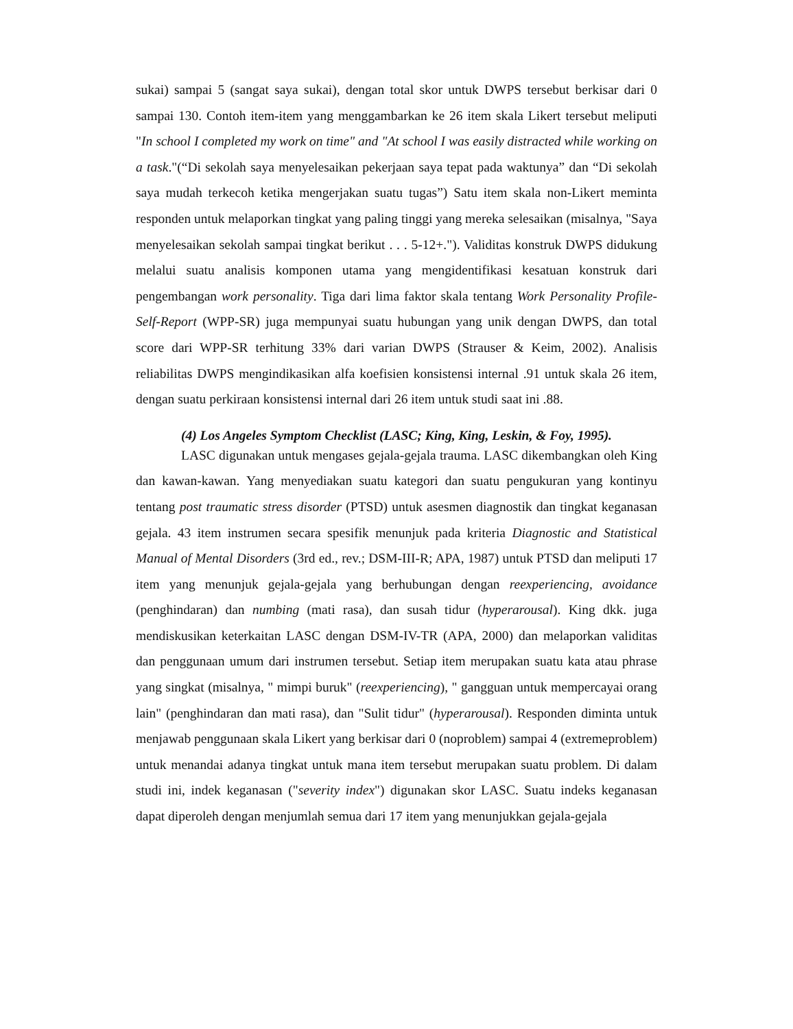sukai) sampai 5 (sangat saya sukai), dengan total skor untuk DWPS tersebut berkisar dari 0 sampai 130. Contoh item-item yang menggambarkan ke 26 item skala Likert tersebut meliputi "In school I completed my work on time" and "At school I was easily distracted while working on a task."(“Di sekolah saya menyelesaikan pekerjaan saya tepat pada waktunya” dan “Di sekolah saya mudah terkecoh ketika mengerjakan suatu tugas”) Satu item skala non-Likert meminta responden untuk melaporkan tingkat yang paling tinggi yang mereka selesaikan (misalnya, "Saya menyelesaikan sekolah sampai tingkat berikut . . . 5-12+."). Validitas konstruk DWPS didukung melalui suatu analisis komponen utama yang mengidentifikasi kesatuan konstruk dari pengembangan work personality. Tiga dari lima faktor skala tentang Work Personality Profile-Self-Report (WPP-SR) juga mempunyai suatu hubungan yang unik dengan DWPS, dan total score dari WPP-SR terhitung 33% dari varian DWPS (Strauser & Keim, 2002). Analisis reliabilitas DWPS mengindikasikan alfa koefisien konsistensi internal .91 untuk skala 26 item, dengan suatu perkiraan konsistensi internal dari 26 item untuk studi saat ini .88.
(4) Los Angeles Symptom Checklist (LASC; King, King, Leskin, & Foy, 1995).
LASC digunakan untuk mengases gejala-gejala trauma. LASC dikembangkan oleh King dan kawan-kawan. Yang menyediakan suatu kategori dan suatu pengukuran yang kontinyu tentang post traumatic stress disorder (PTSD) untuk asesmen diagnostik dan tingkat keganasan gejala. 43 item instrumen secara spesifik menunjuk pada kriteria Diagnostic and Statistical Manual of Mental Disorders (3rd ed., rev.; DSM-III-R; APA, 1987) untuk PTSD dan meliputi 17 item yang menunjuk gejala-gejala yang berhubungan dengan reexperiencing, avoidance (penghindaran) dan numbing (mati rasa), dan susah tidur (hyperarousal). King dkk. juga mendiskusikan keterkaitan LASC dengan DSM-IV-TR (APA, 2000) dan melaporkan validitas dan penggunaan umum dari instrumen tersebut. Setiap item merupakan suatu kata atau phrase yang singkat (misalnya, " mimpi buruk" (reexperiencing), " gangguan untuk mempercayai orang lain" (penghindaran dan mati rasa), dan "Sulit tidur" (hyperarousal). Responden diminta untuk menjawab penggunaan skala Likert yang berkisar dari 0 (noproblem) sampai 4 (extremeproblem) untuk menandai adanya tingkat untuk mana item tersebut merupakan suatu problem. Di dalam studi ini, indek keganasan ("severity index") digunakan skor LASC. Suatu indeks keganasan dapat diperoleh dengan menjumlah semua dari 17 item yang menunjukkan gejala-gejala